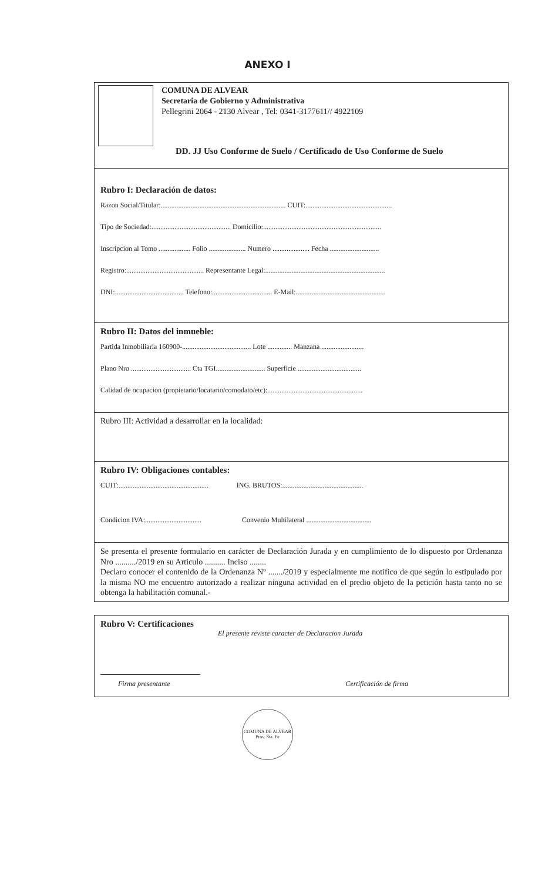ANEXO I
COMUNA DE ALVEAR
Secretaria de Gobierno y Administrativa
Pellegrini 2064 - 2130 Alvear , Tel: 0341-3177611// 4922109
DD. JJ Uso Conforme de Suelo / Certificado de Uso Conforme de Suelo
Rubro I: Declaración de datos:
Razon Social/Titular:....................................................................... CUIT:.................................................
Tipo de Sociedad:............................................. Domicilio:...................................................................
Inscripcion al Tomo .................. Folio ..................... Numero ..................... Fecha ............................
Registro:............................................ Representante Legal:....................................................................
DNI:....................................... Telefono:.................................. E-Mail:...................................................
Rubro II: Datos del inmueble:
Partida Inmobiliaria 160900-....................................... Lote .............. Manzana ........................
Plano Nro .................................. Cta TGI............................ Superficie ....................................
Calidad de ocupacion (propietario/locatario/comodato/etc):......................................................
Rubro III: Actividad a desarrollar en la localidad:
Rubro IV: Obligaciones contables:
CUIT:................................................... ING. BRUTOS:..............................................
Condicion IVA:................................ Convenio Multilateral .....................................
Se presenta el presente formulario en carácter de Declaración Jurada y en cumplimiento de lo dispuesto por Ordenanza Nro ........../2019 en su Articulo .......... Inciso ........
Declaro conocer el contenido de la Ordenanza Nº ......./2019 y especialmente me notifico de que según lo estipulado por la misma NO me encuentro autorizado a realizar ninguna actividad en el predio objeto de la petición hasta tanto no se obtenga la habilitación comunal.-
Rubro V: Certificaciones
El presente reviste caracter de Declaracion Jurada
Firma presentante Certificación de firma
COMUNA DE ALVEAR
Prov. Sta. Fe